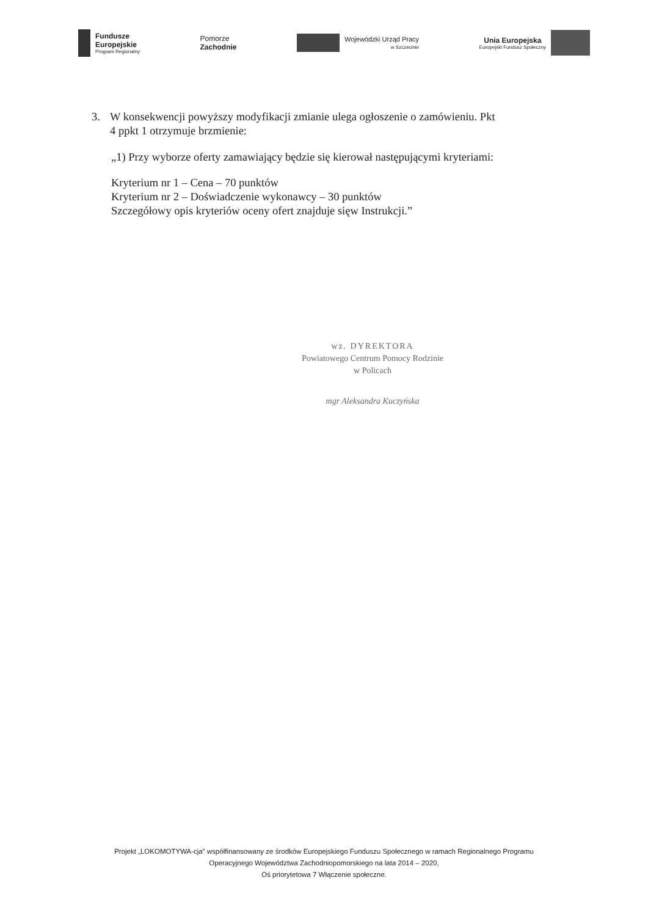Fundusze
Europejskie
Program Regionalny
Pomorze
Zachodnie
Wojewódzki Urząd Pracy
w Szczecinie
Unia Europejska
Europejski Fundusz Społeczny
3. W konsekwencji powyższy modyfikacji zmianie ulega ogłoszenie o zamówieniu. Pkt
4 ppkt 1 otrzymuje brzmienie:
„1) Przy wyborze oferty zamawiający będzie się kierował następującymi kryteriami:
Kryterium nr 1 – Cena – 70 punktów
Kryterium nr 2 – Doświadczenie wykonawcy – 30 punktów
Szczegółowy opis kryteriów oceny ofert znajduje sięw Instrukcji.”
wz. DYREKTORA
Powiatowego Centrum Pomocy Rodzinie
w Policach
mgr Aleksandra Kuczyńska
Projekt „LOKOMOTYWA-cja” współfinansowany ze środków Europejskiego Funduszu Społecznego w ramach Regionalnego Programu
Operacyjnego Województwa Zachodniopomorskiego na lata 2014 – 2020,
Oś priorytetowa 7 Włączenie społeczne.